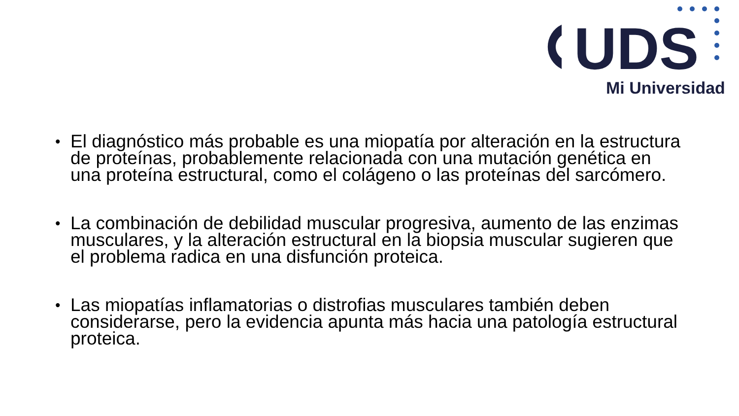UDS
Mi Universidad
• El diagnóstico más probable es una miopatía por alteración en la estructura de proteínas, probablemente relacionada con una mutación genética en una proteína estructural, como el colágeno o las proteínas del sarcómero.
• La combinación de debilidad muscular progresiva, aumento de las enzimas musculares, y la alteración estructural en la biopsia muscular sugieren que el problema radica en una disfunción proteica.
• Las miopatías inflamatorias o distrofias musculares también deben considerarse, pero la evidencia apunta más hacia una patología estructural proteica.